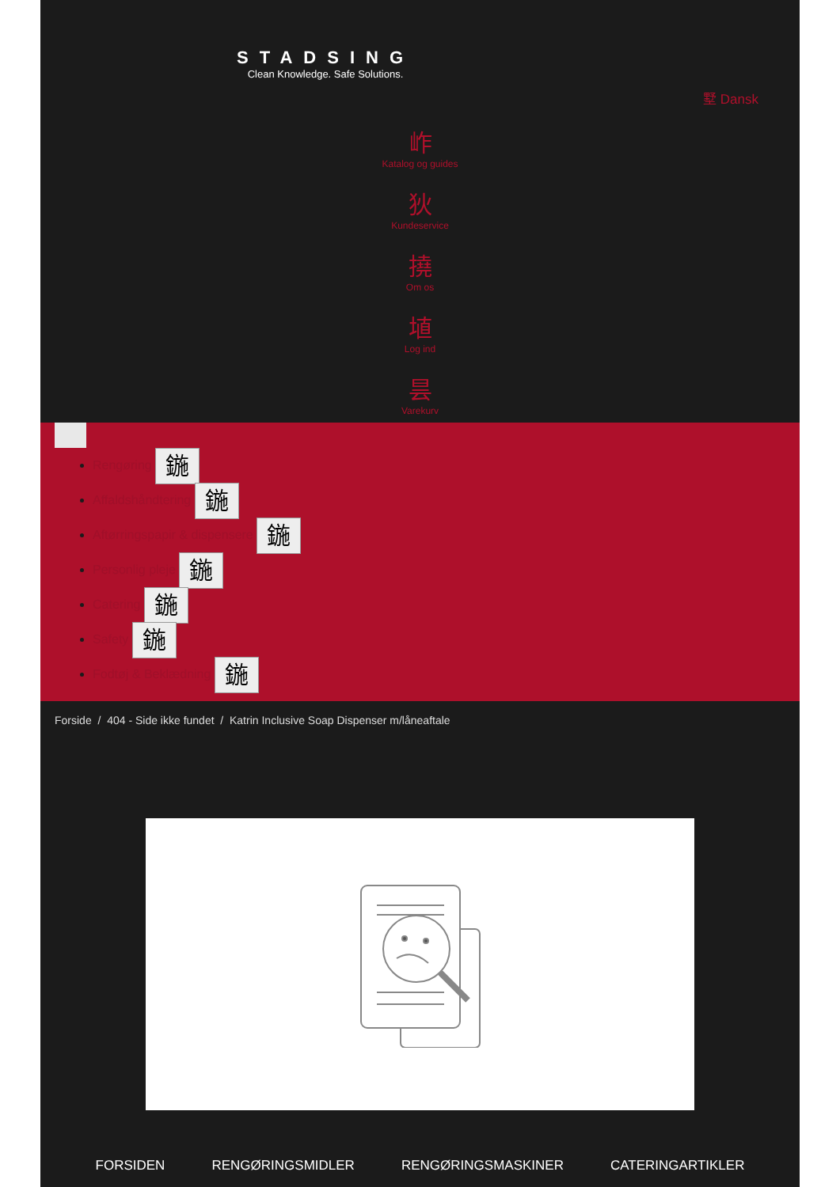STADSING
Clean Knowledge. Safe Solutions.
墅 Dansk
岞
Katalog og guides
狄
Kundeservice
撓
Om os
埴
Log ind
昙
Varekurv
Rengøring 鍦
Affaldshåndtering 鍦
Aftørringspapir & dispensere 鍦
Personlig pleje 鍦
Catering 鍦
Safety 鍦
Fodtøj & Beklædning 鍦
Forside / 404 - Side ikke fundet / Katrin Inclusive Soap Dispenser m/låneaftale
FORSIDEN RENGØRINGSMIDLER RENGØRINGSMASKINER CATERINGARTIKLER